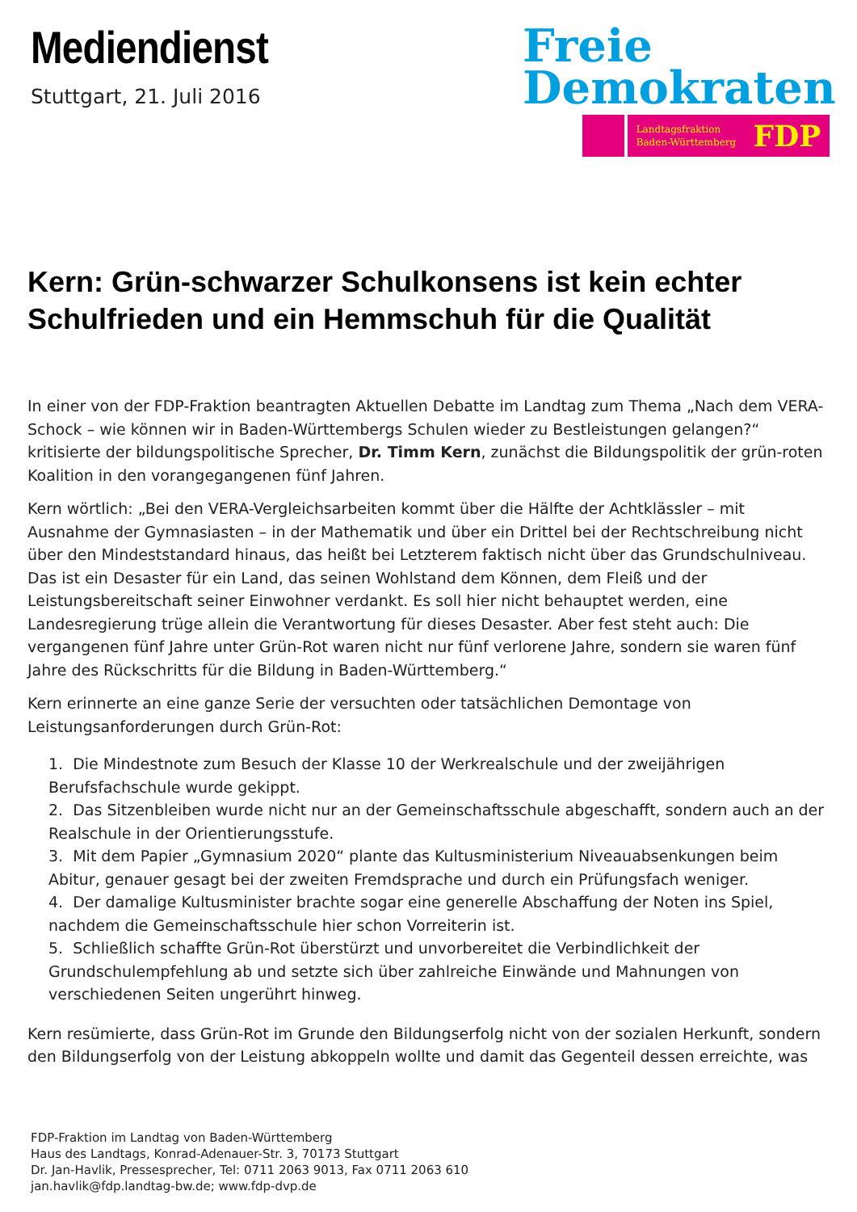Mediendienst
Stuttgart, 21. Juli 2016
Freie
Demokraten
Landtagsfraktion
Baden-Württemberg FDP
Kern: Grün-schwarzer Schulkonsens ist kein echter Schulfrieden und ein Hemmschuh für die Qualität
In einer von der FDP-Fraktion beantragten Aktuellen Debatte im Landtag zum Thema „Nach dem VERA-Schock – wie können wir in Baden-Württembergs Schulen wieder zu Bestleistungen gelangen?“ kritisierte der bildungspolitische Sprecher, Dr. Timm Kern, zunächst die Bildungspolitik der grün-roten Koalition in den vorangegangenen fünf Jahren.
Kern wörtlich: „Bei den VERA-Vergleichsarbeiten kommt über die Hälfte der Achtklässler – mit Ausnahme der Gymnasiasten – in der Mathematik und über ein Drittel bei der Rechtschreibung nicht über den Mindeststandard hinaus, das heißt bei Letzterem faktisch nicht über das Grundschulniveau. Das ist ein Desaster für ein Land, das seinen Wohlstand dem Können, dem Fleiß und der Leistungsbereitschaft seiner Einwohner verdankt. Es soll hier nicht behauptet werden, eine Landesregierung trüge allein die Verantwortung für dieses Desaster. Aber fest steht auch: Die vergangenen fünf Jahre unter Grün-Rot waren nicht nur fünf verlorene Jahre, sondern sie waren fünf Jahre des Rückschritts für die Bildung in Baden-Württemberg.“
Kern erinnerte an eine ganze Serie der versuchten oder tatsächlichen Demontage von Leistungsanforderungen durch Grün-Rot:
1. Die Mindestnote zum Besuch der Klasse 10 der Werkrealschule und der zweijährigen Berufsfachschule wurde gekippt.
2. Das Sitzenbleiben wurde nicht nur an der Gemeinschaftsschule abgeschafft, sondern auch an der Realschule in der Orientierungsstufe.
3. Mit dem Papier „Gymnasium 2020“ plante das Kultusministerium Niveauabsenkungen beim Abitur, genauer gesagt bei der zweiten Fremdsprache und durch ein Prüfungsfach weniger.
4. Der damalige Kultusminister brachte sogar eine generelle Abschaffung der Noten ins Spiel, nachdem die Gemeinschaftsschule hier schon Vorreiterin ist.
5. Schließlich schaffte Grün-Rot überstürzt und unvorbereitet die Verbindlichkeit der Grundschulempfehlung ab und setzte sich über zahlreiche Einwände und Mahnungen von verschiedenen Seiten ungerührt hinweg.
Kern resümierte, dass Grün-Rot im Grunde den Bildungserfolg nicht von der sozialen Herkunft, sondern den Bildungserfolg von der Leistung abkoppeln wollte und damit das Gegenteil dessen erreichte, was
FDP-Fraktion im Landtag von Baden-Württemberg
Haus des Landtags, Konrad-Adenauer-Str. 3, 70173 Stuttgart
Dr. Jan-Havlik, Pressesprecher, Tel: 0711 2063 9013, Fax 0711 2063 610
jan.havlik@fdp.landtag-bw.de; www.fdp-dvp.de